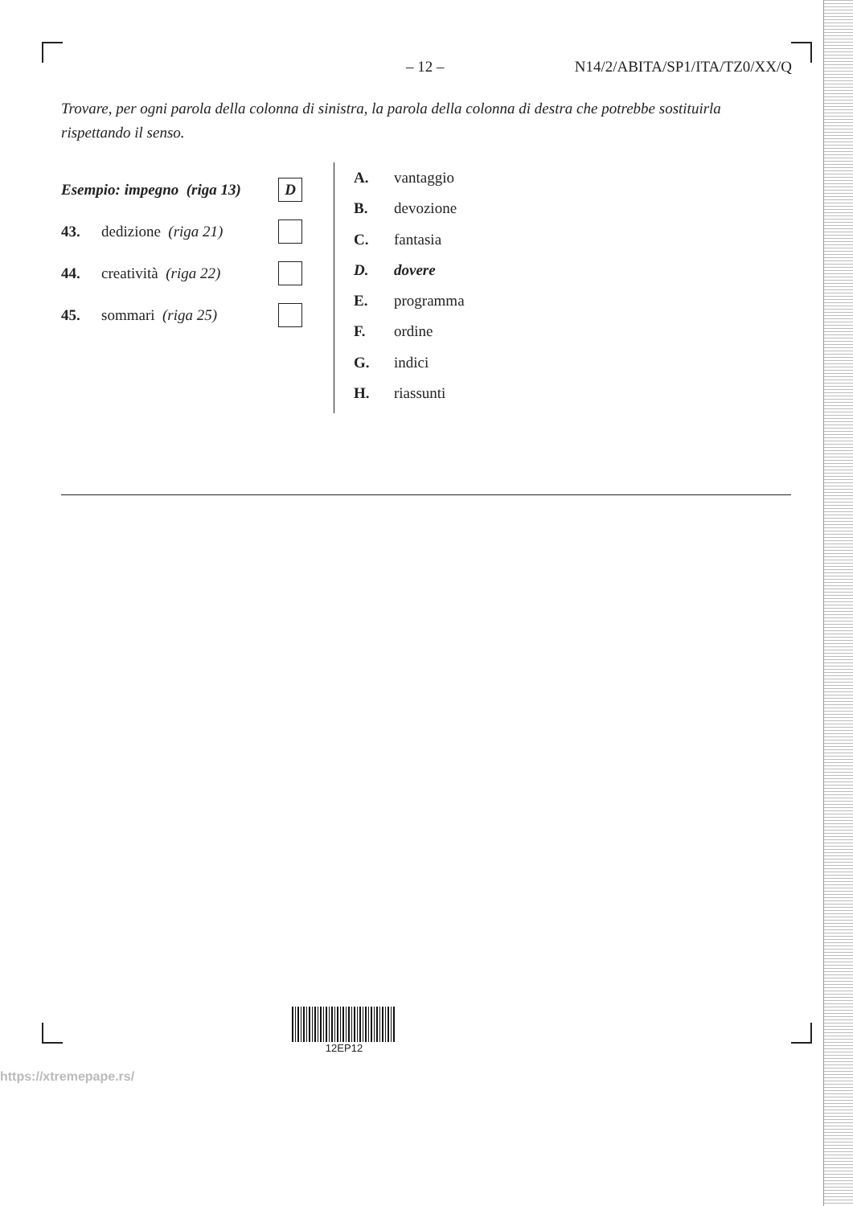– 12 – N14/2/ABITA/SP1/ITA/TZ0/XX/Q
Trovare, per ogni parola della colonna di sinistra, la parola della colonna di destra che potrebbe sostituirla rispettando il senso.
Esempio: impegno (riga 13)
D
43. dedizione (riga 21)
44. creatività (riga 22)
45. sommari (riga 25)
A. vantaggio
B. devozione
C. fantasia
D. dovere
E. programma
F. ordine
G. indici
H. riassunti
12EP12
https://xtremepape.rs/